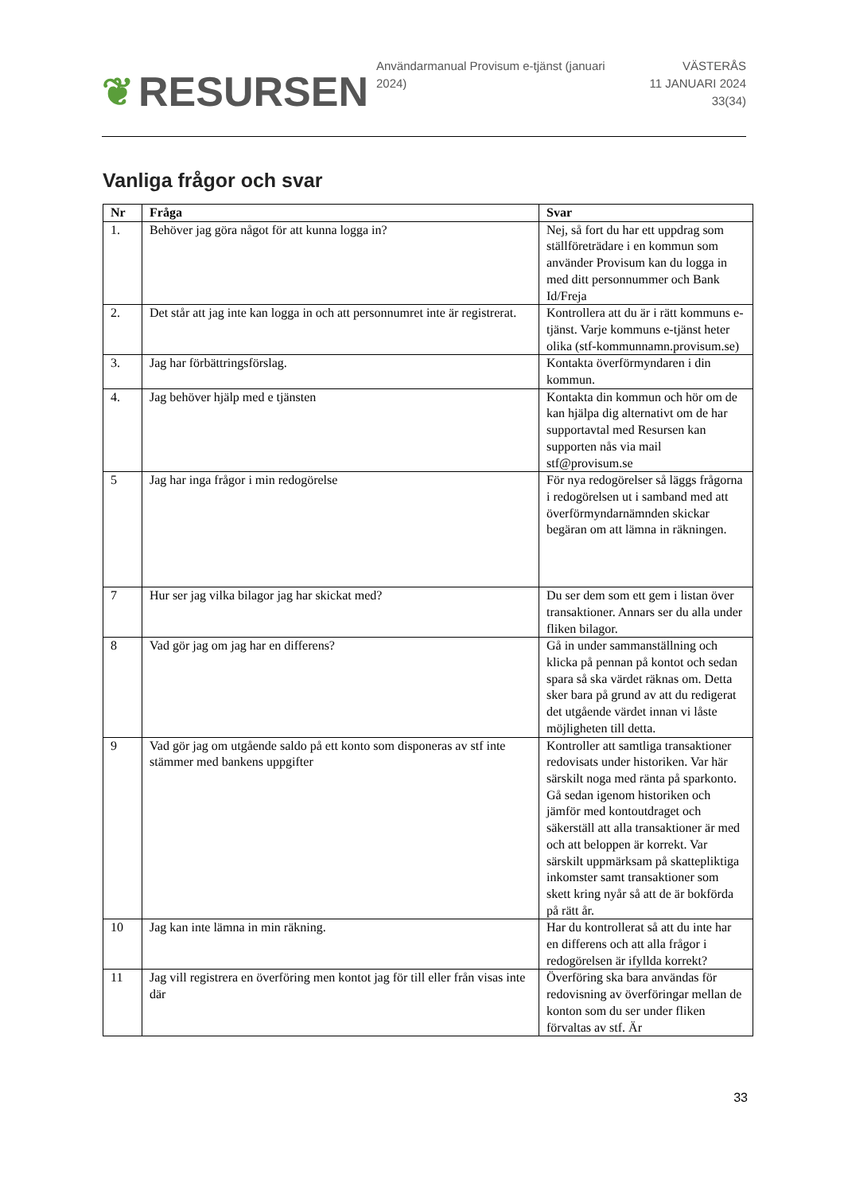❦ RESURSEN
Användarmanual Provisum e-tjänst (januari 2024)
VÄSTERÅS
11 JANUARI 2024
33(34)
Vanliga frågor och svar
| Nr | Fråga | Svar |
| --- | --- | --- |
| 1. | Behöver jag göra något för att kunna logga in? | Nej, så fort du har ett uppdrag som ställföreträdare i en kommun som använder Provisum kan du logga in med ditt personnummer och Bank Id/Freja |
| 2. | Det står att jag inte kan logga in och att personnumret inte är registrerat. | Kontrollera att du är i rätt kommuns e-tjänst. Varje kommuns e-tjänst heter olika (stf-kommunnamn.provisum.se) |
| 3. | Jag har förbättringsförslag. | Kontakta överförmyndaren i din kommun. |
| 4. | Jag behöver hjälp med e tjänsten | Kontakta din kommun och hör om de kan hjälpa dig alternativt om de har supportavtal med Resursen kan supporten nås via mail stf@provisum.se |
| 5 | Jag har inga frågor i min redogörelse | För nya redogörelser så läggs frågorna i redogörelsen ut i samband med att överförmyndarnämnden skickar begäran om att lämna in räkningen. |
| 7 | Hur ser jag vilka bilagor jag har skickat med? | Du ser dem som ett gem i listan över transaktioner. Annars ser du alla under fliken bilagor. |
| 8 | Vad gör jag om jag har en differens? | Gå in under sammanställning och klicka på pennan på kontot och sedan spara så ska värdet räknas om. Detta sker bara på grund av att du redigerat det utgående värdet innan vi låste möjligheten till detta. |
| 9 | Vad gör jag om utgående saldo på ett konto som disponeras av stf inte stämmer med bankens uppgifter | Kontroller att samtliga transaktioner redovisats under historiken. Var här särskilt noga med ränta på sparkonto. Gå sedan igenom historiken och jämför med kontoutdraget och säkerställ att alla transaktioner är med och att beloppen är korrekt. Var särskilt uppmärksam på skattepliktiga inkomster samt transaktioner som skett kring nyår så att de är bokförda på rätt år. |
| 10 | Jag kan inte lämna in min räkning. | Har du kontrollerat så att du inte har en differens och att alla frågor i redogörelsen är ifyllda korrekt? |
| 11 | Jag vill registrera en överföring men kontot jag för till eller från visas inte där | Överföring ska bara användas för redovisning av överföringar mellan de konton som du ser under fliken förvaltas av stf. Är |
33